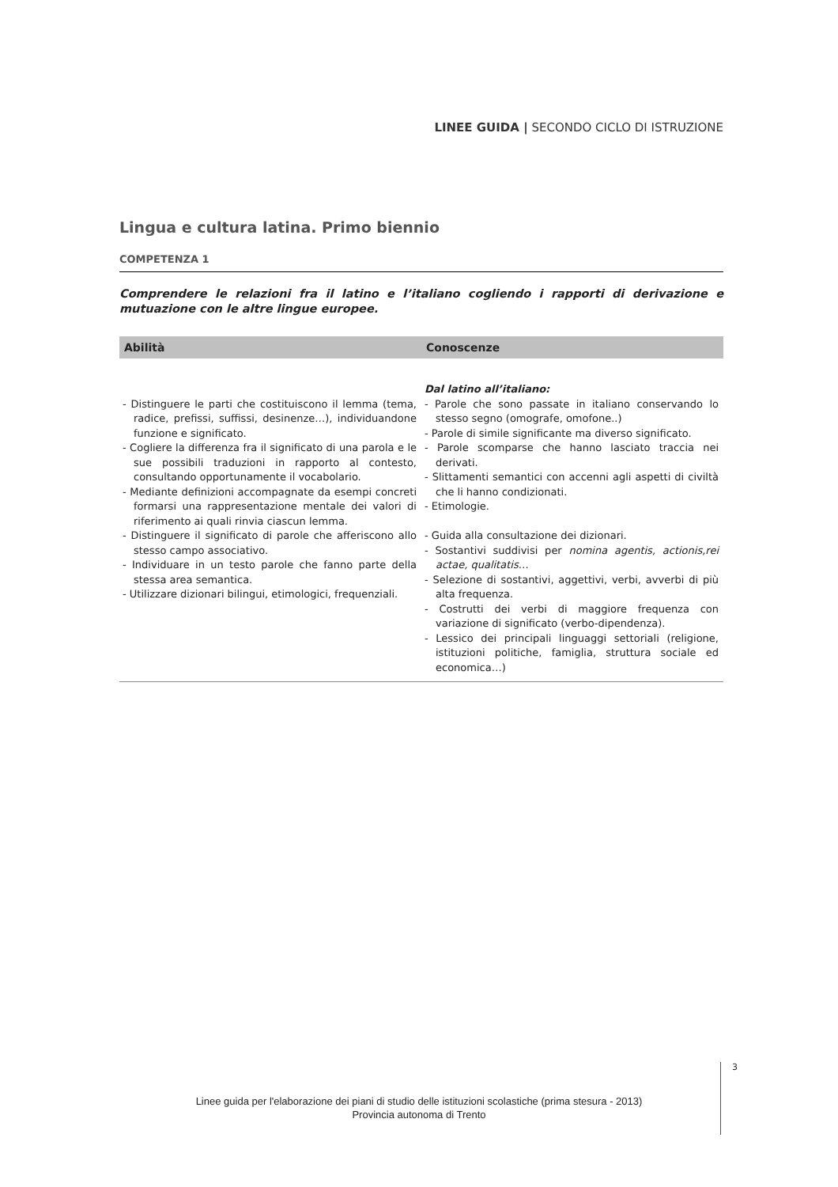LINEE GUIDA | SECONDO CICLO DI ISTRUZIONE
Lingua e cultura latina. Primo biennio
COMPETENZA 1
Comprendere le relazioni fra il latino e l’italiano cogliendo i rapporti di derivazione e mutuazione con le altre lingue europee.
| Abilità | Conoscenze |
| --- | --- |
| - Distinguere le parti che costituiscono il lemma (tema, radice, prefissi, suffissi, desinenze…), individuandone funzione e significato. - Cogliere la differenza fra il significato di una parola e le sue possibili traduzioni in rapporto al contesto, consultando opportunamente il vocabolario. - Mediante definizioni accompagnate da esempi concreti formarsi una rappresentazione mentale dei valori di riferimento ai quali rinvia ciascun lemma. - Distinguere il significato di parole che afferiscono allo stesso campo associativo. - Individuare in un testo parole che fanno parte della stessa area semantica. - Utilizzare dizionari bilingui, etimologici, frequenziali. | Dal latino all’italiano: - Parole che sono passate in italiano conservando lo stesso segno (omografe, omofone..) - Parole di simile significante ma diverso significato. - Parole scomparse che hanno lasciato traccia nei derivati. - Slittamenti semantici con accenni agli aspetti di civiltà che li hanno condizionati. - Etimologie. - Guida alla consultazione dei dizionari. - Sostantivi suddivisi per nomina agentis, actionis,rei actae, qualitatis … - Selezione di sostantivi, aggettivi, verbi, avverbi di più alta frequenza. - Costrutti dei verbi di maggiore frequenza con variazione di significato (verbo-dipendenza). - Lessico dei principali linguaggi settoriali (religione, istituzioni politiche, famiglia, struttura sociale ed economica…) |
3
Linee guida per l'elaborazione dei piani di studio delle istituzioni scolastiche (prima stesura - 2013)
Provincia autonoma di Trento